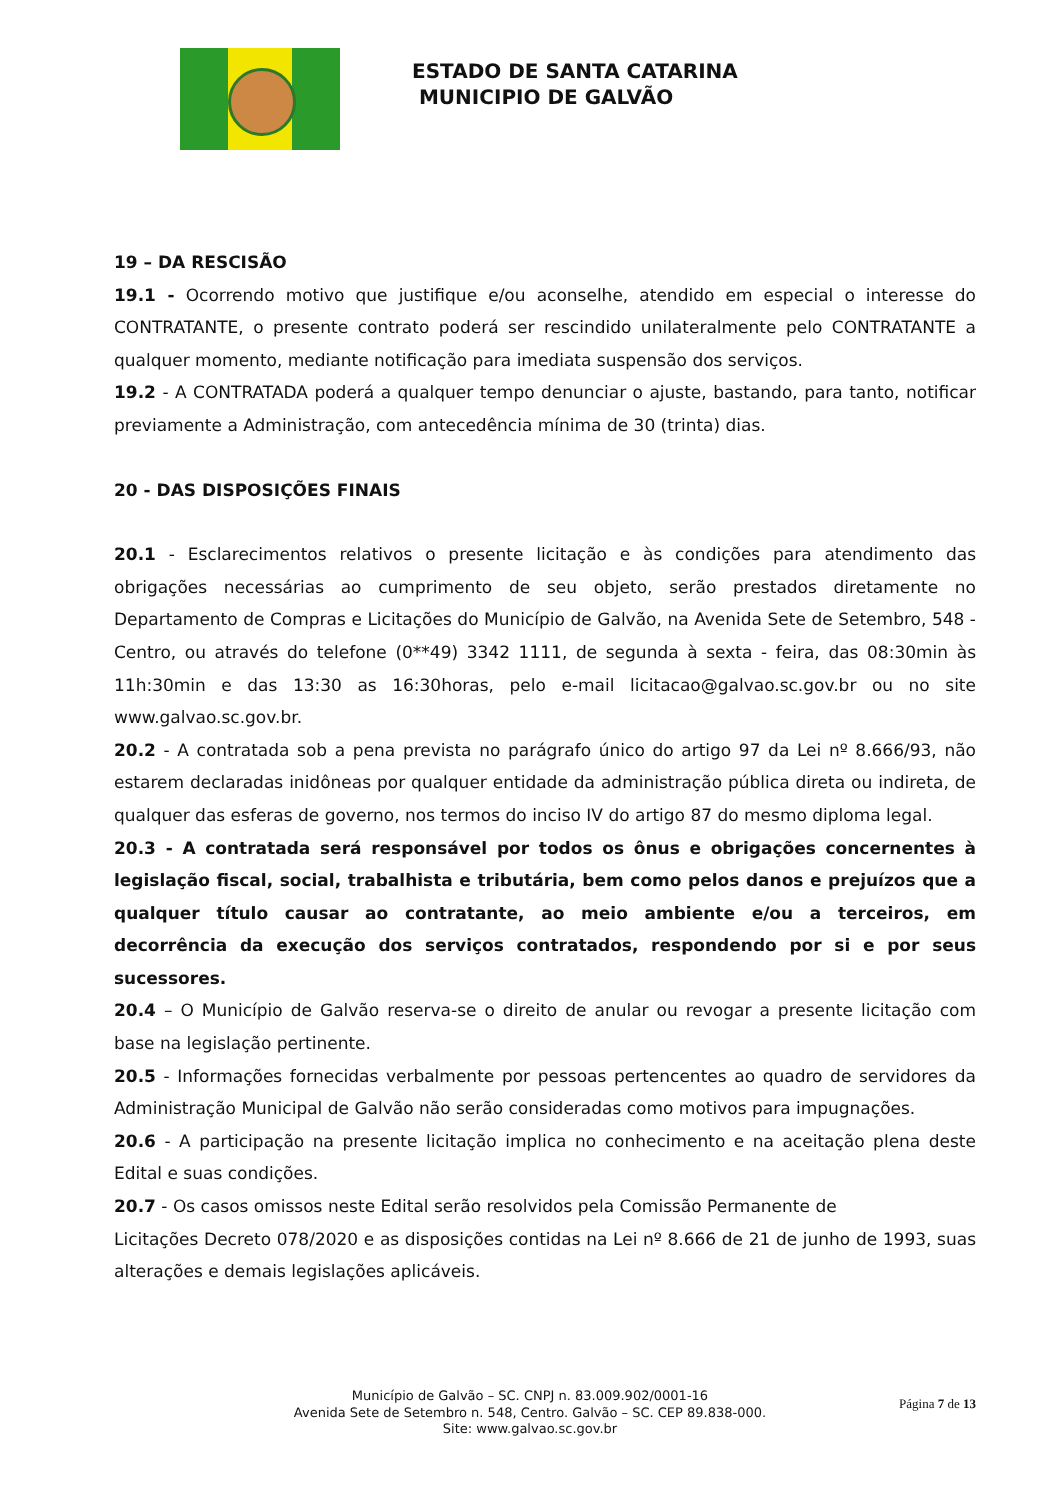ESTADO DE SANTA CATARINA
MUNICIPIO DE GALVÃO
19 – DA RESCISÃO
19.1 - Ocorrendo motivo que justifique e/ou aconselhe, atendido em especial o interesse do CONTRATANTE, o presente contrato poderá ser rescindido unilateralmente pelo CONTRATANTE a qualquer momento, mediante notificação para imediata suspensão dos serviços.
19.2 - A CONTRATADA poderá a qualquer tempo denunciar o ajuste, bastando, para tanto, notificar previamente a Administração, com antecedência mínima de 30 (trinta) dias.
20 - DAS DISPOSIÇÕES FINAIS
20.1 - Esclarecimentos relativos o presente licitação e às condições para atendimento das obrigações necessárias ao cumprimento de seu objeto, serão prestados diretamente no Departamento de Compras e Licitações do Município de Galvão, na Avenida Sete de Setembro, 548 - Centro, ou através do telefone (0**49) 3342 1111, de segunda à sexta - feira, das 08:30min às 11h:30min e das 13:30 as 16:30horas, pelo e-mail licitacao@galvao.sc.gov.br ou no site www.galvao.sc.gov.br.
20.2 - A contratada sob a pena prevista no parágrafo único do artigo 97 da Lei nº 8.666/93, não estarem declaradas inidôneas por qualquer entidade da administração pública direta ou indireta, de qualquer das esferas de governo, nos termos do inciso IV do artigo 87 do mesmo diploma legal.
20.3 - A contratada será responsável por todos os ônus e obrigações concernentes à legislação fiscal, social, trabalhista e tributária, bem como pelos danos e prejuízos que a qualquer título causar ao contratante, ao meio ambiente e/ou a terceiros, em decorrência da execução dos serviços contratados, respondendo por si e por seus sucessores.
20.4 – O Município de Galvão reserva-se o direito de anular ou revogar a presente licitação com base na legislação pertinente.
20.5 - Informações fornecidas verbalmente por pessoas pertencentes ao quadro de servidores da Administração Municipal de Galvão não serão consideradas como motivos para impugnações.
20.6 - A participação na presente licitação implica no conhecimento e na aceitação plena deste Edital e suas condições.
20.7 - Os casos omissos neste Edital serão resolvidos pela Comissão Permanente de
Licitações Decreto 078/2020 e as disposições contidas na Lei nº 8.666 de 21 de junho de 1993, suas alterações e demais legislações aplicáveis.
Página 7 de 13
Município de Galvão – SC. CNPJ n. 83.009.902/0001-16
Avenida Sete de Setembro n. 548, Centro. Galvão – SC. CEP 89.838-000.
Site: www.galvao.sc.gov.br